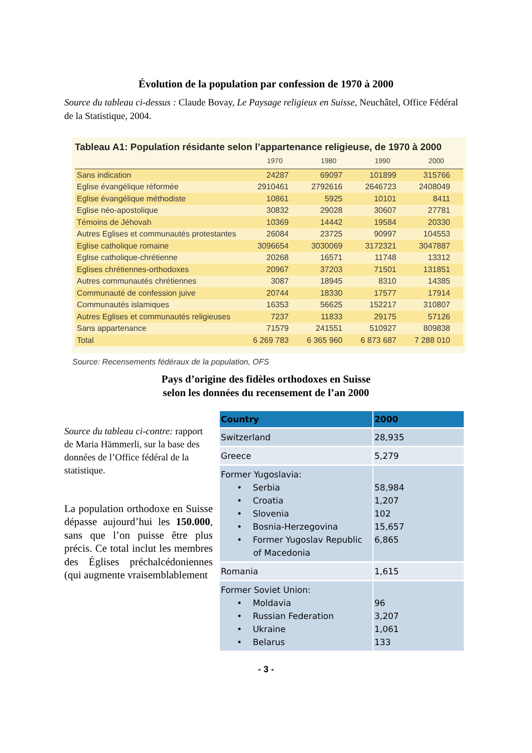Évolution de la population par confession de 1970 à 2000
Source du tableau ci-dessus : Claude Bovay, Le Paysage religieux en Suisse, Neuchâtel, Office Fédéral de la Statistique, 2004.
Tableau A1: Population résidante selon l’appartenance religieuse, de 1970 à 2000
| | 1970 | 1980 | 1990 | 2000 |
| --- | --- | --- | --- | --- |
| Sans indication | 24287 | 69097 | 101899 | 315766 |
| Eglise évangélique réformée | 2910461 | 2792616 | 2646723 | 2408049 |
| Eglise évangélique méthodiste | 10861 | 5925 | 10101 | 8411 |
| Eglise néo-apostolique | 30832 | 29028 | 30607 | 27781 |
| Témoins de Jéhovah | 10369 | 14442 | 19584 | 20330 |
| Autres Eglises et communautés protestantes | 26084 | 23725 | 90997 | 104553 |
| Eglise catholique romaine | 3096654 | 3030069 | 3172321 | 3047887 |
| Eglise catholique-chrétienne | 20268 | 16571 | 11748 | 13312 |
| Eglises chrétiennes-orthodoxes | 20967 | 37203 | 71501 | 131851 |
| Autres communautés chrétiennes | 3087 | 18945 | 8310 | 14385 |
| Communauté de confession juive | 20744 | 18330 | 17577 | 17914 |
| Communautés islamiques | 16353 | 56625 | 152217 | 310807 |
| Autres Eglises et communautés religieuses | 7237 | 11833 | 29175 | 57126 |
| Sans appartenance | 71579 | 241551 | 510927 | 809838 |
| Total | 6 269 783 | 6 365 960 | 6 873 687 | 7 288 010 |
Source: Recensements fédéraux de la population, OFS
Pays d’origine des fidèles orthodoxes en Suisse
selon les données du recensement de l’an 2000
Source du tableau ci-contre: rapport de Maria Hämmerli, sur la base des données de l’Office fédéral de la statistique.
La population orthodoxe en Suisse dépasse aujourd’hui les 150.000, sans que l’on puisse être plus précis. Ce total inclut les membres des Églises préchalcédoniennes (qui augmente vraisemblablement
| Country | 2000 |
| --- | --- |
| Switzerland | 28,935 |
| Greece | 5,279 |
| Former Yugoslavia: • Serbia • Croatia • Slovenia • Bosnia-Herzegovina • Former Yugoslav Republic of Macedonia | 58,984 1,207 102 15,657 6,865 |
| Romania | 1,615 |
| Former Soviet Union: • Moldavia • Russian Federation • Ukraine • Belarus | 96 3,207 1,061 133 |
- 3 -